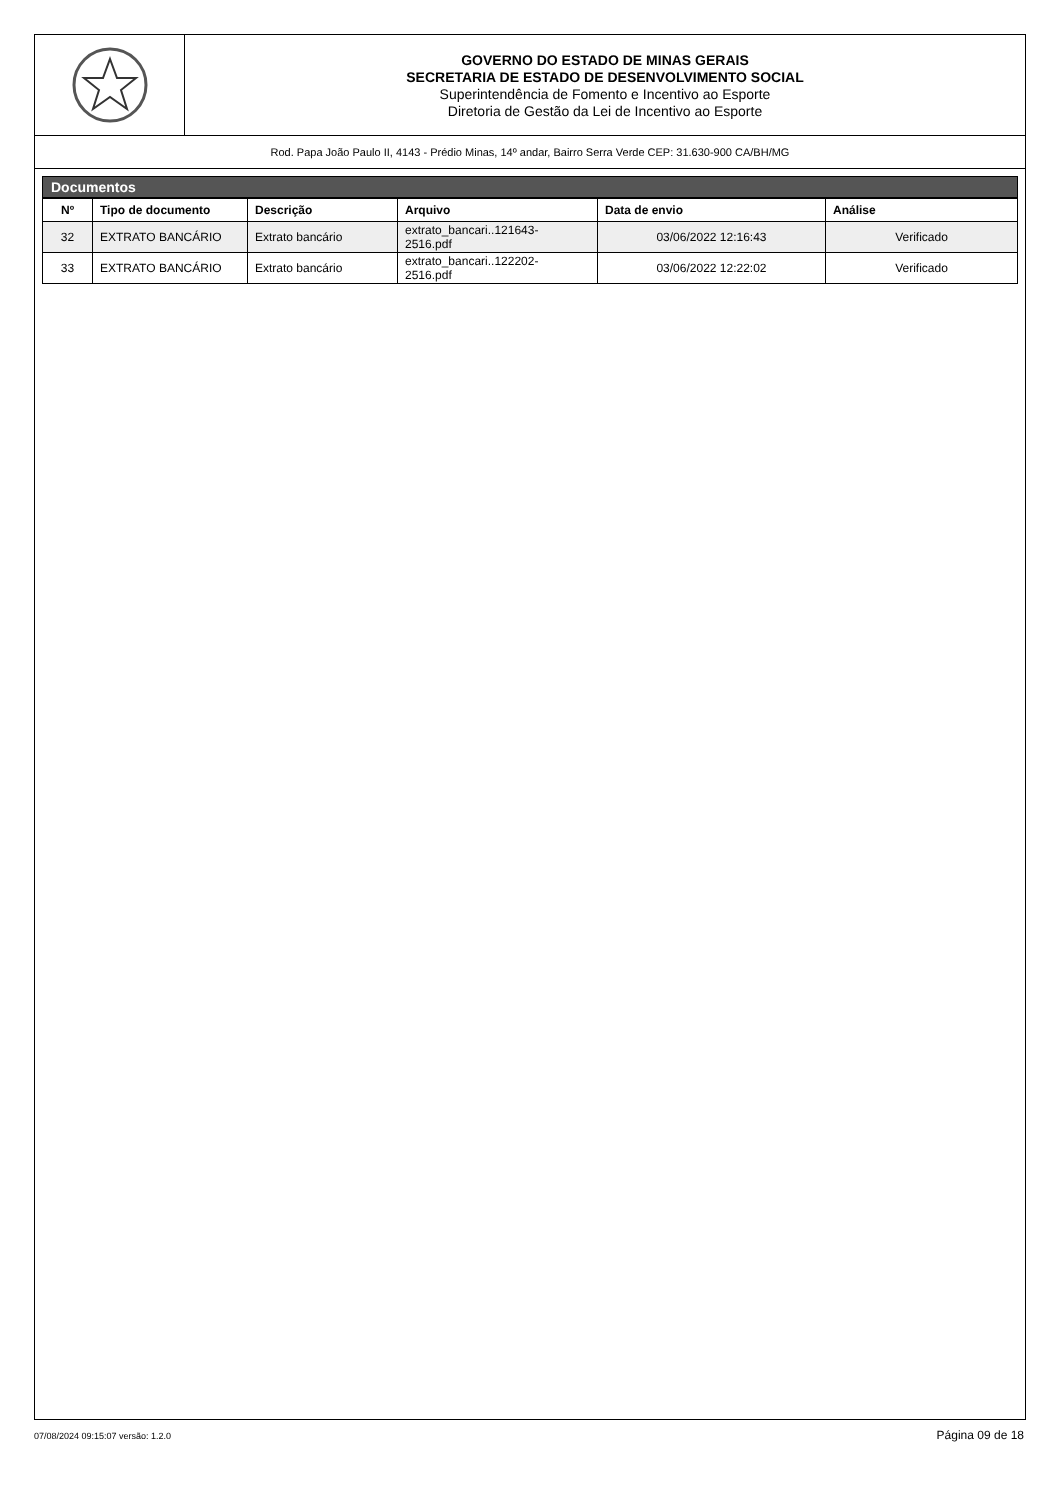GOVERNO DO ESTADO DE MINAS GERAIS
SECRETARIA DE ESTADO DE DESENVOLVIMENTO SOCIAL
Superintendência de Fomento e Incentivo ao Esporte
Diretoria de Gestão da Lei de Incentivo ao Esporte
Rod. Papa João Paulo II, 4143 - Prédio Minas, 14º andar, Bairro Serra Verde CEP: 31.630-900 CA/BH/MG
Documentos
| Nº | Tipo de documento | Descrição | Arquivo | Data de envio | Análise |
| --- | --- | --- | --- | --- | --- |
| 32 | EXTRATO BANCÁRIO | Extrato bancário | extrato_bancari..121643- 2516.pdf | 03/06/2022 12:16:43 | Verificado |
| 33 | EXTRATO BANCÁRIO | Extrato bancário | extrato_bancari..122202- 2516.pdf | 03/06/2022 12:22:02 | Verificado |
07/08/2024 09:15:07 versão: 1.2.0 Página 09 de 18